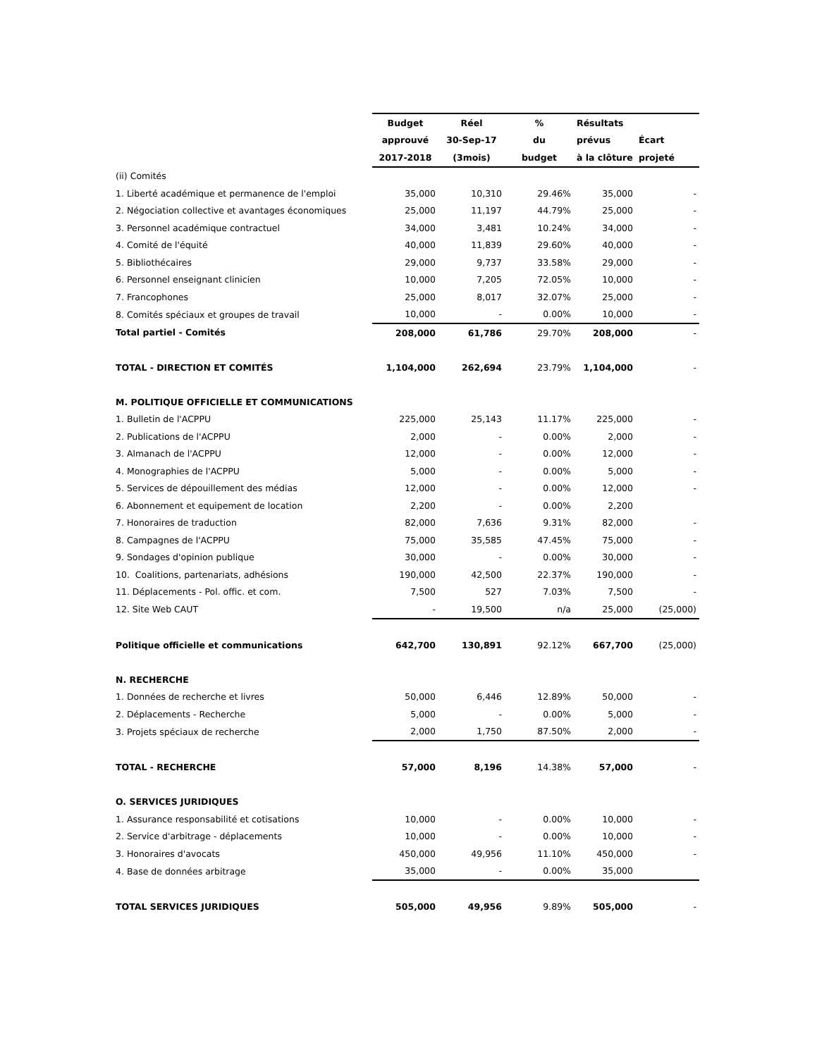| | Budget | Réel | % | Résultats | |
| --- | --- | --- | --- | --- | --- |
| | approuvé | 30-Sep-17 | du | prévus | Écart |
| | 2017-2018 | (3mois) | budget | à la clôture | projeté |
| (ii) Comités | | | | | |
| 1. Liberté académique et permanence de l'emploi | 35,000 | 10,310 | 29.46% | 35,000 | - |
| 2. Négociation collective et avantages économiques | 25,000 | 11,197 | 44.79% | 25,000 | - |
| 3. Personnel académique contractuel | 34,000 | 3,481 | 10.24% | 34,000 | - |
| 4. Comité de l'équité | 40,000 | 11,839 | 29.60% | 40,000 | - |
| 5. Bibliothécaires | 29,000 | 9,737 | 33.58% | 29,000 | - |
| 6. Personnel enseignant clinicien | 10,000 | 7,205 | 72.05% | 10,000 | - |
| 7. Francophones | 25,000 | 8,017 | 32.07% | 25,000 | - |
| 8. Comités spéciaux et groupes de travail | 10,000 | - | 0.00% | 10,000 | - |
| Total partiel - Comités | 208,000 | 61,786 | 29.70% | 208,000 | - |
| TOTAL - DIRECTION ET COMITÉS | 1,104,000 | 262,694 | 23.79% | 1,104,000 | - |
| M. POLITIQUE OFFICIELLE ET COMMUNICATIONS | | | | | |
| 1. Bulletin de l'ACPPU | 225,000 | 25,143 | 11.17% | 225,000 | - |
| 2. Publications de l'ACPPU | 2,000 | - | 0.00% | 2,000 | - |
| 3. Almanach de l'ACPPU | 12,000 | - | 0.00% | 12,000 | - |
| 4. Monographies de l'ACPPU | 5,000 | - | 0.00% | 5,000 | - |
| 5. Services de dépouillement des médias | 12,000 | - | 0.00% | 12,000 | - |
| 6. Abonnement et equipement de location | 2,200 | - | 0.00% | 2,200 | |
| 7. Honoraires de traduction | 82,000 | 7,636 | 9.31% | 82,000 | - |
| 8. Campagnes de l'ACPPU | 75,000 | 35,585 | 47.45% | 75,000 | - |
| 9. Sondages d'opinion publique | 30,000 | - | 0.00% | 30,000 | - |
| 10. Coalitions, partenariats, adhésions | 190,000 | 42,500 | 22.37% | 190,000 | - |
| 11. Déplacements - Pol. offic. et com. | 7,500 | 527 | 7.03% | 7,500 | - |
| 12. Site Web CAUT | - | 19,500 | n/a | 25,000 | (25,000) |
| Politique officielle et communications | 642,700 | 130,891 | 92.12% | 667,700 | (25,000) |
| N. RECHERCHE | | | | | |
| 1. Données de recherche et livres | 50,000 | 6,446 | 12.89% | 50,000 | - |
| 2. Déplacements - Recherche | 5,000 | - | 0.00% | 5,000 | - |
| 3. Projets spéciaux de recherche | 2,000 | 1,750 | 87.50% | 2,000 | - |
| TOTAL - RECHERCHE | 57,000 | 8,196 | 14.38% | 57,000 | - |
| O. SERVICES JURIDIQUES | | | | | |
| 1. Assurance responsabilité et cotisations | 10,000 | - | 0.00% | 10,000 | - |
| 2. Service d'arbitrage - déplacements | 10,000 | - | 0.00% | 10,000 | - |
| 3. Honoraires d'avocats | 450,000 | 49,956 | 11.10% | 450,000 | - |
| 4. Base de données arbitrage | 35,000 | - | 0.00% | 35,000 | |
| TOTAL SERVICES JURIDIQUES | 505,000 | 49,956 | 9.89% | 505,000 | - |